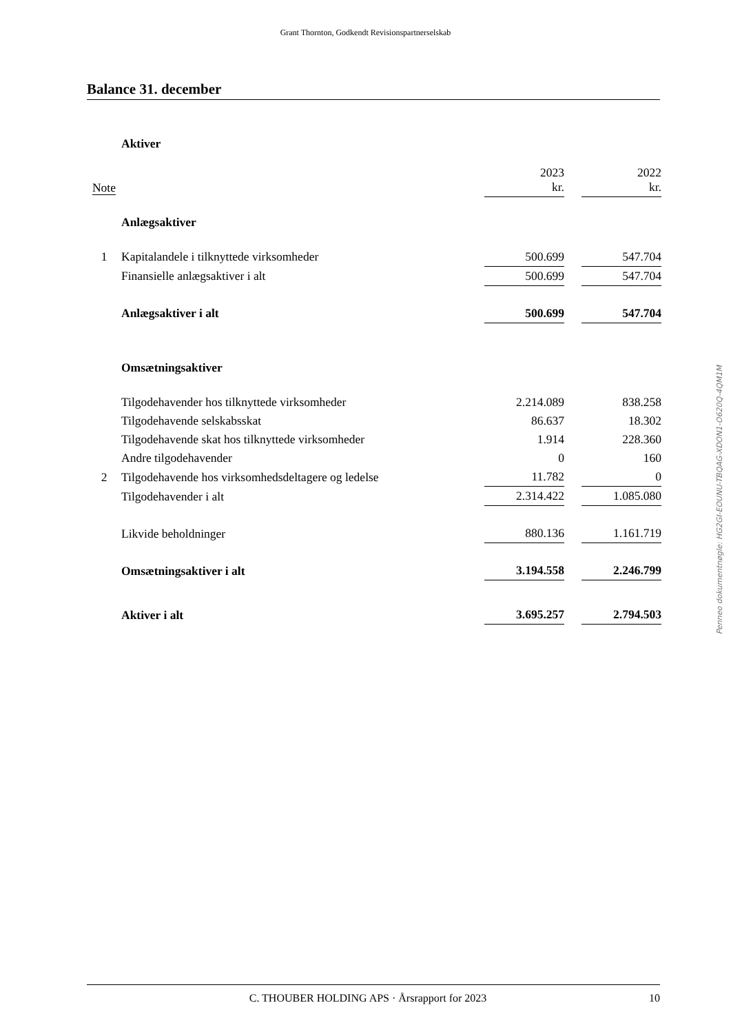Grant Thornton, Godkendt Revisionspartnerselskab
Balance 31. december
| | Aktiver | | | |
| Note | | 2023 kr. | | 2022 kr. |
| | Anlægsaktiver | | | |
| 1 | Kapitalandele i tilknyttede virksomheder | 500.699 | | 547.704 |
| | Finansielle anlægsaktiver i alt | 500.699 | | 547.704 |
| | Anlægsaktiver i alt | 500.699 | | 547.704 |
| | Omsætningsaktiver | | | |
| | Tilgodehavender hos tilknyttede virksomheder | 2.214.089 | | 838.258 |
| | Tilgodehavende selskabsskat | 86.637 | | 18.302 |
| | Tilgodehavende skat hos tilknyttede virksomheder | 1.914 | | 228.360 |
| | Andre tilgodehavender | 0 | | 160 |
| 2 | Tilgodehavende hos virksomhedsdeltagere og ledelse | 11.782 | | 0 |
| | Tilgodehavender i alt | 2.314.422 | | 1.085.080 |
| | Likvide beholdninger | 880.136 | | 1.161.719 |
| | Omsætningsaktiver i alt | 3.194.558 | | 2.246.799 |
| | Aktiver i alt | 3.695.257 | | 2.794.503 |
Penneo dokumentnøgle: HG2GI-EOUNU-TBQAG-XDON1-O620Q-4QM1M
C. THOUBER HOLDING APS · Årsrapport for 2023 10